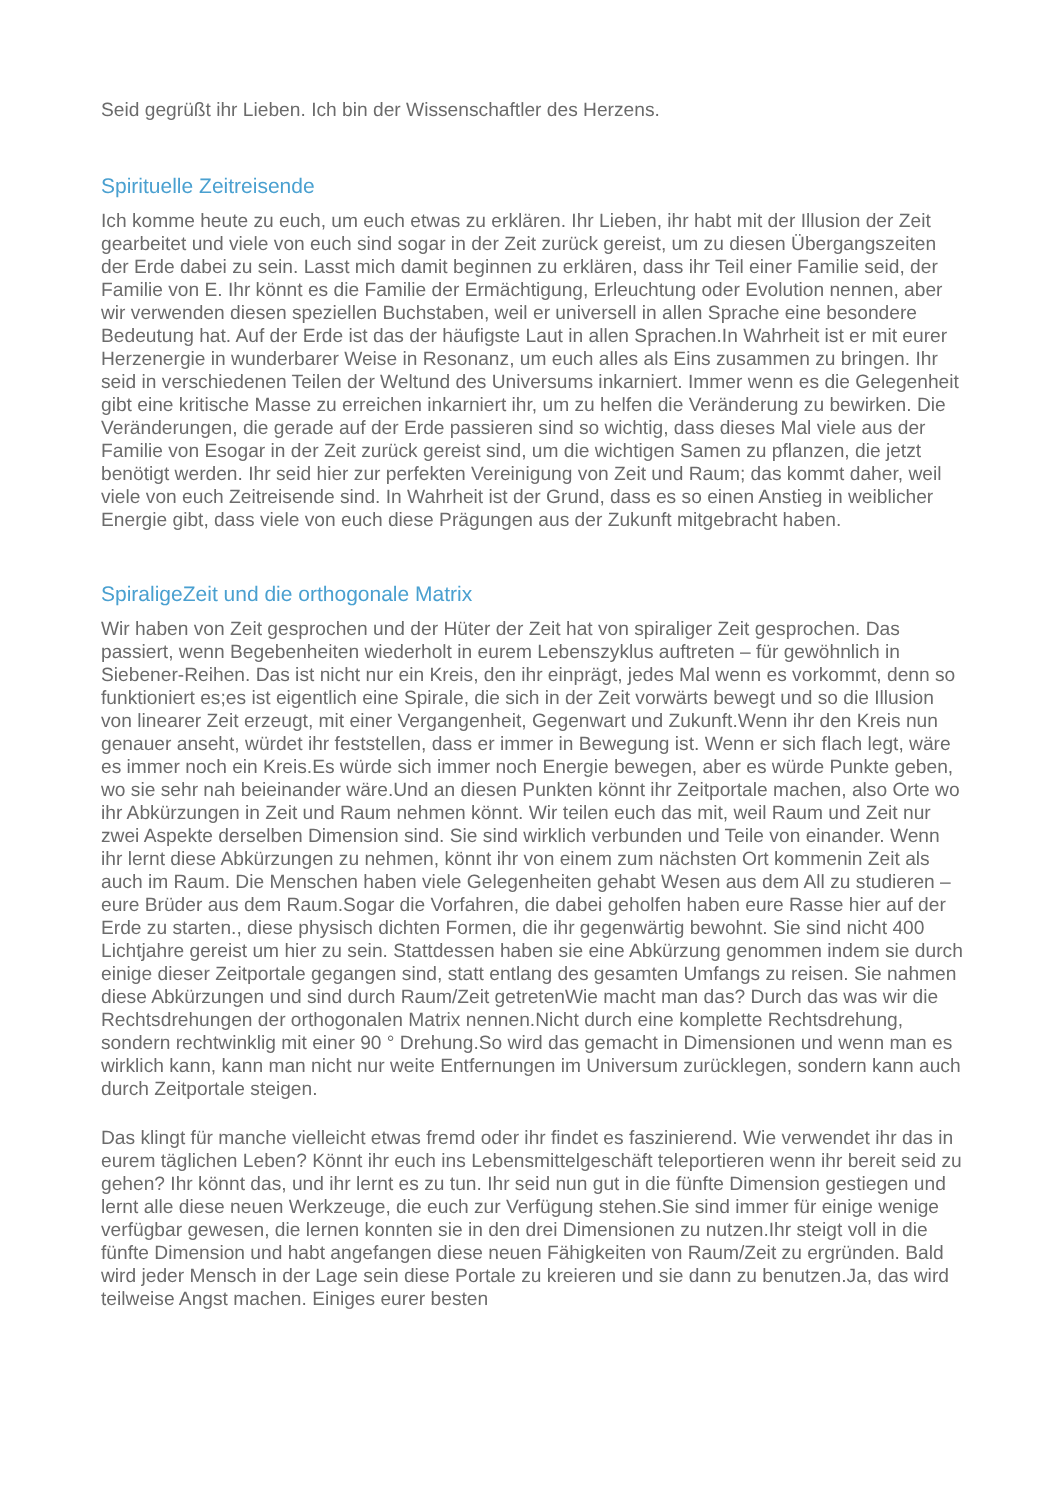Seid gegrüßt ihr Lieben. Ich bin der Wissenschaftler des Herzens.
Spirituelle Zeitreisende
Ich komme heute zu euch, um euch etwas zu erklären. Ihr Lieben, ihr habt mit der Illusion der Zeit gearbeitet und viele von euch sind sogar in der Zeit zurück gereist, um zu diesen Übergangszeiten der Erde dabei zu sein. Lasst mich damit beginnen zu erklären, dass ihr Teil einer Familie seid, der Familie von E. Ihr könnt es die Familie der Ermächtigung, Erleuchtung oder Evolution nennen, aber wir verwenden diesen speziellen Buchstaben, weil er universell in allen Sprache eine besondere Bedeutung hat. Auf der Erde ist das der häufigste Laut in allen Sprachen.In Wahrheit ist er mit eurer Herzenergie in wunderbarer Weise in Resonanz, um euch alles als Eins zusammen zu bringen. Ihr seid in verschiedenen Teilen der Weltund des Universums inkarniert. Immer wenn es die Gelegenheit gibt eine kritische Masse zu erreichen inkarniert ihr, um zu helfen die Veränderung zu bewirken. Die Veränderungen, die gerade auf der Erde passieren sind so wichtig, dass dieses Mal viele aus der Familie von Esogar in der Zeit zurück gereist sind, um die wichtigen Samen zu pflanzen, die jetzt benötigt werden. Ihr seid hier zur perfekten Vereinigung von Zeit und Raum; das kommt daher, weil viele von euch Zeitreisende sind. In Wahrheit ist der Grund, dass es so einen Anstieg in weiblicher Energie gibt, dass viele von euch diese Prägungen aus der Zukunft mitgebracht haben.
SpiraligeZeit und die orthogonale Matrix
Wir haben von Zeit gesprochen und der Hüter der Zeit hat von spiraliger Zeit gesprochen. Das passiert, wenn Begebenheiten wiederholt in eurem Lebenszyklus auftreten – für gewöhnlich in Siebener-Reihen. Das ist nicht nur ein Kreis, den ihr einprägt, jedes Mal wenn es vorkommt, denn so funktioniert es;es ist eigentlich eine Spirale, die sich in der Zeit vorwärts bewegt und so die Illusion von linearer Zeit erzeugt, mit einer Vergangenheit, Gegenwart und Zukunft.Wenn ihr den Kreis nun genauer anseht, würdet ihr feststellen, dass er immer in Bewegung ist. Wenn er sich flach legt, wäre es immer noch ein Kreis.Es würde sich immer noch Energie bewegen, aber es würde Punkte geben, wo sie sehr nah beieinander wäre.Und an diesen Punkten könnt ihr Zeitportale machen, also Orte wo ihr Abkürzungen in Zeit und Raum nehmen könnt. Wir teilen euch das mit, weil Raum und Zeit nur zwei Aspekte derselben Dimension sind. Sie sind wirklich verbunden und Teile von einander. Wenn ihr lernt diese Abkürzungen zu nehmen, könnt ihr von einem zum nächsten Ort kommenin Zeit als auch im Raum. Die Menschen haben viele Gelegenheiten gehabt Wesen aus dem All zu studieren – eure Brüder aus dem Raum.Sogar die Vorfahren, die dabei geholfen haben eure Rasse hier auf der Erde zu starten., diese physisch dichten Formen, die ihr gegenwärtig bewohnt. Sie sind nicht 400 Lichtjahre gereist um hier zu sein. Stattdessen haben sie eine Abkürzung genommen indem sie durch einige dieser Zeitportale gegangen sind, statt entlang des gesamten Umfangs zu reisen. Sie nahmen diese Abkürzungen und sind durch Raum/Zeit getretenWie macht man das? Durch das was wir die Rechtsdrehungen der orthogonalen Matrix nennen.Nicht durch eine komplette Rechtsdrehung, sondern rechtwinklig mit einer 90 ° Drehung.So wird das gemacht in Dimensionen und wenn man es wirklich kann, kann man nicht nur weite Entfernungen im Universum zurücklegen, sondern kann auch durch Zeitportale steigen.
Das klingt für manche vielleicht etwas fremd oder ihr findet es faszinierend. Wie verwendet ihr das in eurem täglichen Leben? Könnt ihr euch ins Lebensmittelgeschäft teleportieren wenn ihr bereit seid zu gehen? Ihr könnt das, und ihr lernt es zu tun. Ihr seid nun gut in die fünfte Dimension gestiegen und lernt alle diese neuen Werkzeuge, die euch zur Verfügung stehen.Sie sind immer für einige wenige verfügbar gewesen, die lernen konnten sie in den drei Dimensionen zu nutzen.Ihr steigt voll in die fünfte Dimension und habt angefangen diese neuen Fähigkeiten von Raum/Zeit zu ergründen. Bald wird jeder Mensch in der Lage sein diese Portale zu kreieren und sie dann zu benutzen.Ja, das wird teilweise Angst machen. Einiges eurer besten